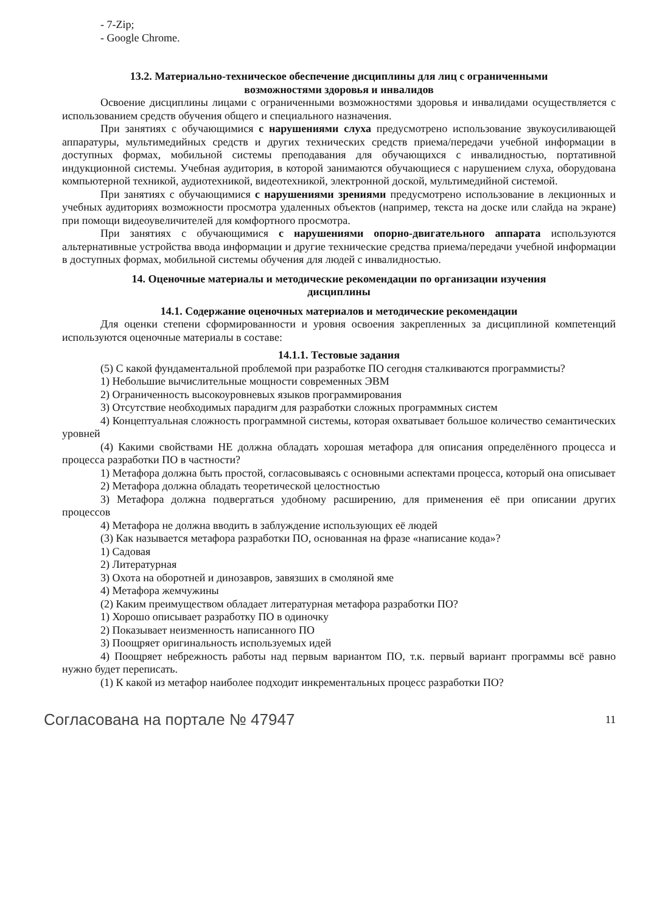- 7-Zip;
- Google Chrome.
13.2. Материально-техническое обеспечение дисциплины для лиц с ограниченными
возможностями здоровья и инвалидов
Освоение дисциплины лицами с ограниченными возможностями здоровья и инвалидами осуществляется с использованием средств обучения общего и специального назначения.
При занятиях с обучающимися с нарушениями слуха предусмотрено использование звукоусиливающей аппаратуры, мультимедийных средств и других технических средств приема/передачи учебной информации в доступных формах, мобильной системы преподавания для обучающихся с инвалидностью, портативной индукционной системы. Учебная аудитория, в которой занимаются обучающиеся с нарушением слуха, оборудована компьютерной техникой, аудиотехникой, видеотехникой, электронной доской, мультимедийной системой.
При занятиях с обучающимися с нарушениями зрениями предусмотрено использование в лекционных и учебных аудиториях возможности просмотра удаленных объектов (например, текста на доске или слайда на экране) при помощи видеоувеличителей для комфортного просмотра.
При занятиях с обучающимися с нарушениями опорно-двигательного аппарата используются альтернативные устройства ввода информации и другие технические средства приема/передачи учебной информации в доступных формах, мобильной системы обучения для людей с инвалидностью.
14. Оценочные материалы и методические рекомендации по организации изучения
дисциплины
14.1. Содержание оценочных материалов и методические рекомендации
Для оценки степени сформированности и уровня освоения закрепленных за дисциплиной компетенций используются оценочные материалы в составе:
14.1.1. Тестовые задания
(5) С какой фундаментальной проблемой при разработке ПО сегодня сталкиваются программисты?
1) Небольшие вычислительные мощности современных ЭВМ
2) Ограниченность высокоуровневых языков программирования
3) Отсутствие необходимых парадигм для разработки сложных программных систем
4) Концептуальная сложность программной системы, которая охватывает большое количество семантических уровней
(4) Какими свойствами НЕ должна обладать хорошая метафора для описания определённого процесса и процесса разработки ПО в частности?
1) Метафора должна быть простой, согласовываясь с основными аспектами процесса, который она описывает
2) Метафора должна обладать теоретической целостностью
3) Метафора должна подвергаться удобному расширению, для применения её при описании других процессов
4) Метафора не должна вводить в заблуждение использующих её людей
(3) Как называется метафора разработки ПО, основанная на фразе «написание кода»?
1) Садовая
2) Литературная
3) Охота на оборотней и динозавров, завязших в смоляной яме
4) Метафора жемчужины
(2) Каким преимуществом обладает литературная метафора разработки ПО?
1) Хорошо описывает разработку ПО в одиночку
2) Показывает неизменность написанного ПО
3) Поощряет оригинальность используемых идей
4) Поощряет небрежность работы над первым вариантом ПО, т.к. первый вариант программы всё равно нужно будет переписать.
(1) К какой из метафор наиболее подходит инкрементальных процесс разработки ПО?
Согласована на портале № 47947 11